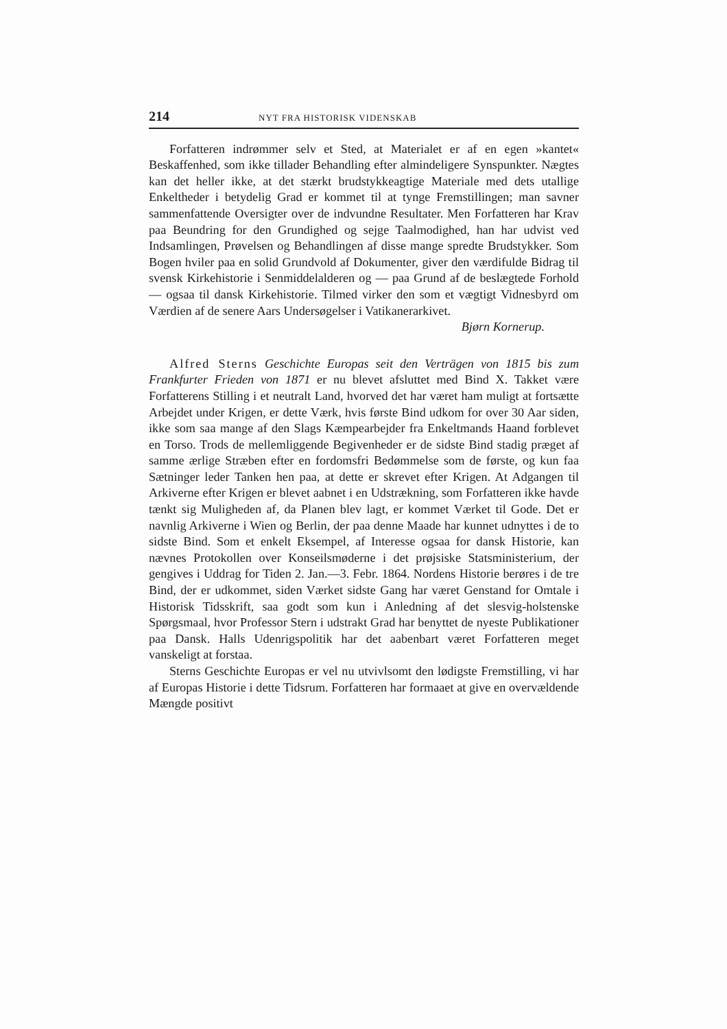214 NYT FRA HISTORISK VIDENSKAB
Forfatteren indrømmer selv et Sted, at Materialet er af en egen »kantet« Beskaffenhed, som ikke tillader Behandling efter almindeligere Synspunkter. Nægtes kan det heller ikke, at det stærkt brudstykkeagtige Materiale med dets utallige Enkeltheder i betydelig Grad er kommet til at tynge Fremstillingen; man savner sammenfattende Oversigter over de indvundne Resultater. Men Forfatteren har Krav paa Beundring for den Grundighed og sejge Taalmodighed, han har udvist ved Indsamlingen, Prøvelsen og Behandlingen af disse mange spredte Brudstykker. Som Bogen hviler paa en solid Grundvold af Dokumenter, giver den værdifulde Bidrag til svensk Kirkehistorie i Senmiddelalderen og — paa Grund af de beslægtede Forhold — ogsaa til dansk Kirkehistorie. Tilmed virker den som et vægtigt Vidnesbyrd om Værdien af de senere Aars Undersøgelser i Vatikanerarkivet.
Bjørn Kornerup.
Alfred Sterns Geschichte Europas seit den Verträgen von 1815 bis zum Frankfurter Frieden von 1871 er nu blevet afsluttet med Bind X. Takket være Forfatterens Stilling i et neutralt Land, hvorved det har været ham muligt at fortsætte Arbejdet under Krigen, er dette Værk, hvis første Bind udkom for over 30 Aar siden, ikke som saa mange af den Slags Kæmpearbejder fra Enkeltmands Haand forblevet en Torso. Trods de mellemliggende Begivenheder er de sidste Bind stadig præget af samme ærlige Stræben efter en fordomsfri Bedømmelse som de første, og kun faa Sætninger leder Tanken hen paa, at dette er skrevet efter Krigen. At Adgangen til Arkiverne efter Krigen er blevet aabnet i en Udstrækning, som Forfatteren ikke havde tænkt sig Muligheden af, da Planen blev lagt, er kommet Værket til Gode. Det er navnlig Arkiverne i Wien og Berlin, der paa denne Maade har kunnet udnyttes i de to sidste Bind. Som et enkelt Eksempel, af Interesse ogsaa for dansk Historie, kan nævnes Protokollen over Konseilsmøderne i det prøjsiske Statsministerium, der gengives i Uddrag for Tiden 2. Jan.—3. Febr. 1864. Nordens Historie berøres i de tre Bind, der er udkommet, siden Værket sidste Gang har været Genstand for Omtale i Historisk Tidsskrift, saa godt som kun i Anledning af det slesvig-holstenske Spørgsmaal, hvor Professor Stern i udstrakt Grad har benyttet de nyeste Publikationer paa Dansk. Halls Udenrigspolitik har det aabenbart været Forfatteren meget vanskeligt at forstaa.
Sterns Geschichte Europas er vel nu utvivlsomt den lødigste Fremstilling, vi har af Europas Historie i dette Tidsrum. Forfatteren har formaaet at give en overvældende Mængde positivt